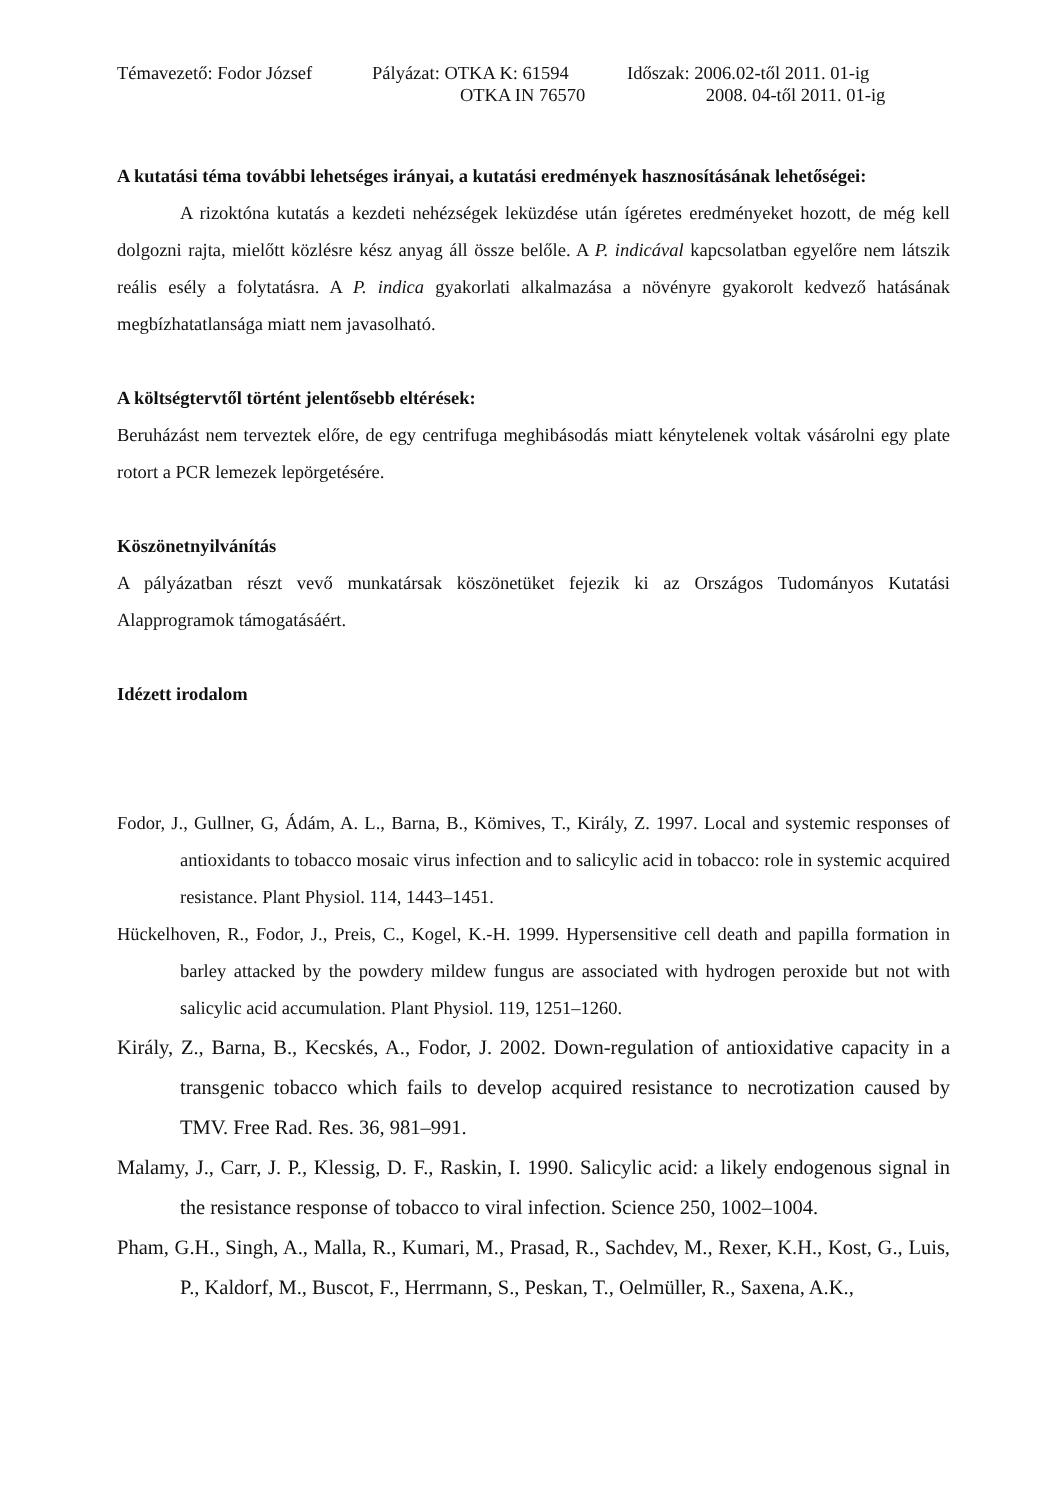Témavezető: Fodor József
Pályázat: OTKA K: 61594
OTKA IN 76570
Időszak: 2006.02-től 2011. 01-ig
2008. 04-től 2011. 01-ig
A kutatási téma további lehetséges irányai, a kutatási eredmények hasznosításának lehetőségei:
A rizoktóna kutatás a kezdeti nehézségek leküzdése után ígéretes eredményeket hozott, de még kell dolgozni rajta, mielőtt közlésre kész anyag áll össze belőle. A P. indicával kapcsolatban egyelőre nem látszik reális esély a folytatásra. A P. indica gyakorlati alkalmazása a növényre gyakorolt kedvező hatásának megbízhatatlansága miatt nem javasolható.
A költségtervtől történt jelentősebb eltérések:
Beruházást nem terveztek előre, de egy centrifuga meghibásodás miatt kénytelenek voltak vásárolni egy plate rotort a PCR lemezek lepörgetésére.
Köszönetnyilvánítás
A pályázatban részt vevő munkatársak köszönetüket fejezik ki az Országos Tudományos Kutatási Alapprogramok támogatásáért.
Idézett irodalom
Fodor, J., Gullner, G, Ádám, A. L., Barna, B., Kömives, T., Király, Z. 1997. Local and systemic responses of antioxidants to tobacco mosaic virus infection and to salicylic acid in tobacco: role in systemic acquired resistance. Plant Physiol. 114, 1443–1451.
Hückelhoven, R., Fodor, J., Preis, C., Kogel, K.-H. 1999. Hypersensitive cell death and papilla formation in barley attacked by the powdery mildew fungus are associated with hydrogen peroxide but not with salicylic acid accumulation. Plant Physiol. 119, 1251–1260.
Király, Z., Barna, B., Kecskés, A., Fodor, J. 2002. Down-regulation of antioxidative capacity in a transgenic tobacco which fails to develop acquired resistance to necrotization caused by TMV. Free Rad. Res. 36, 981–991.
Malamy, J., Carr, J. P., Klessig, D. F., Raskin, I. 1990. Salicylic acid: a likely endogenous signal in the resistance response of tobacco to viral infection. Science 250, 1002–1004.
Pham, G.H., Singh, A., Malla, R., Kumari, M., Prasad, R., Sachdev, M., Rexer, K.H., Kost, G., Luis, P., Kaldorf, M., Buscot, F., Herrmann, S., Peskan, T., Oelmüller, R., Saxena, A.K.,